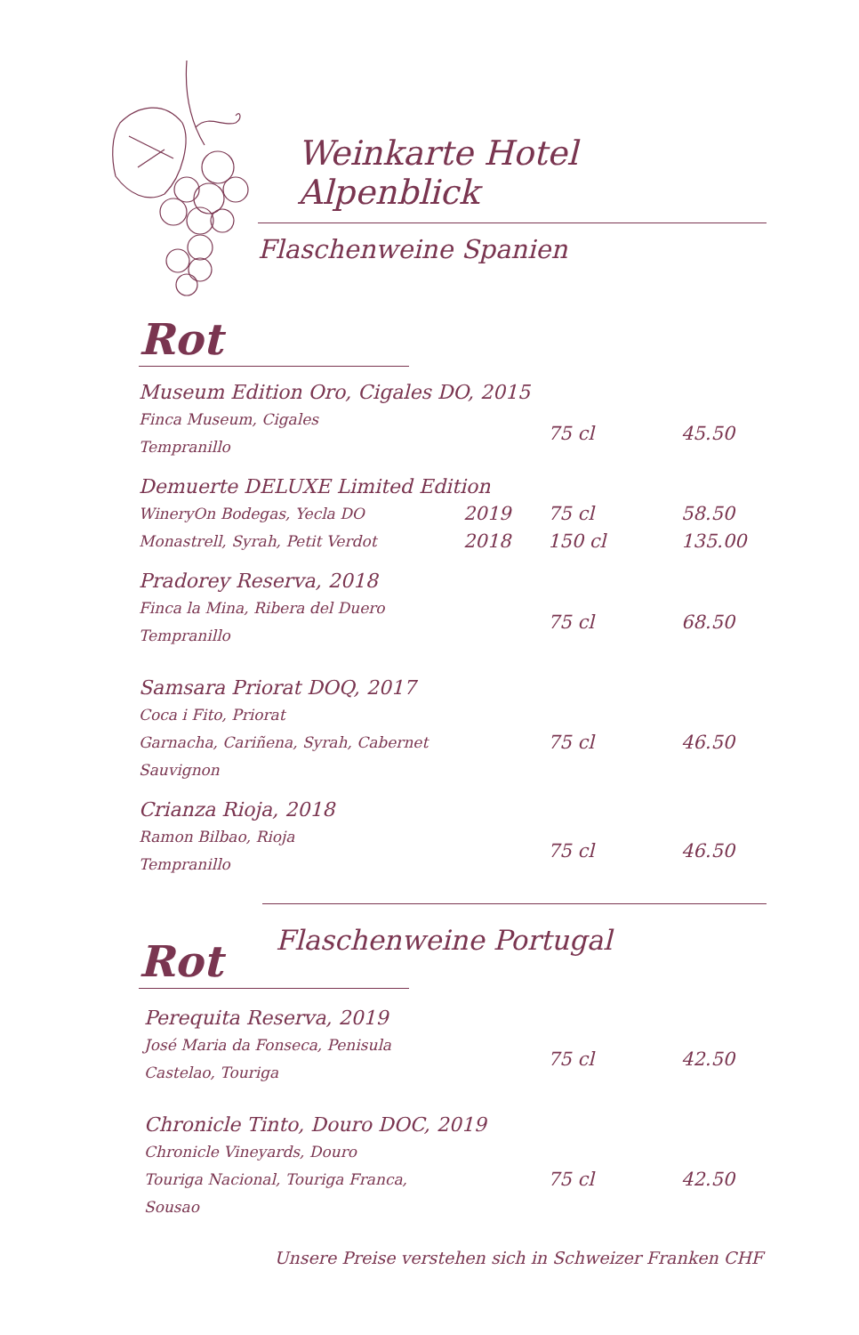Weinkarte Hotel Alpenblick
Flaschenweine Spanien
Rot
| Museum Edition Oro, Cigales DO, 2015 | | | |
| Finca Museum, Cigales Tempranillo | | 75 cl | 45.50 |
| Demuerte DELUXE Limited Edition | | | |
| WineryOn Bodegas, Yecla DO Monastrell, Syrah, Petit Verdot | 2019 2018 | 75 cl 150 cl | 58.50 135.00 |
| Pradorey Reserva, 2018 | | | |
| Finca la Mina, Ribera del Duero Tempranillo | | 75 cl | 68.50 |
| Samsara Priorat DOQ, 2017 | | | |
| Coca i Fito, Priorat Garnacha, Cariñena, Syrah, Cabernet Sauvignon | | 75 cl | 46.50 |
| Crianza Rioja, 2018 | | | |
| Ramon Bilbao, Rioja Tempranillo | | 75 cl | 46.50 |
Rot
Flaschenweine Portugal
| Perequita Reserva, 2019 | | | |
| José Maria da Fonseca, Penisula Castelao, Touriga | | 75 cl | 42.50 |
| Chronicle Tinto, Douro DOC, 2019 | | | |
| Chronicle Vineyards, Douro Touriga Nacional, Touriga Franca, Sousao | | 75 cl | 42.50 |
Unsere Preise verstehen sich in Schweizer Franken CHF